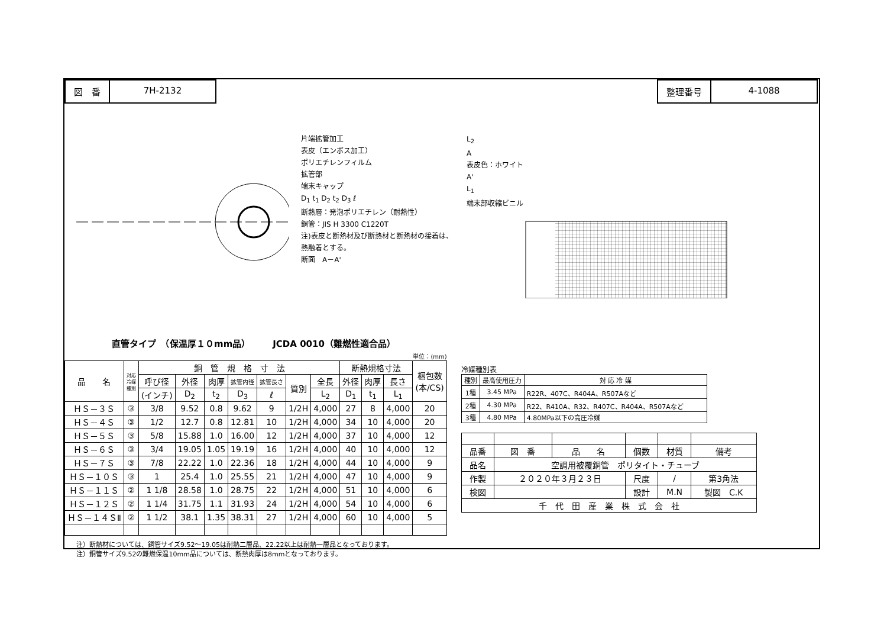図　番 7H-2132 整理番号 4-1088
片端拡管加工
表皮（エンボス加工）
ポリエチレンフィルム
拡管部
端末キャップ
D<sub>1</sub> t<sub>1</sub> D<sub>2</sub> t<sub>2</sub> D<sub>3</sub> ℓ
断熱層：発泡ポリエチレン（耐熱性）
銅管：JIS H 3300 C1220T
注)表皮と断熱材及び断熱材と断熱材の接着は、熱融着とする。
断面　A－A'
L<sub>2</sub>
A
表皮色：ホワイト
A'
L<sub>1</sub>
端末部収縮ビニル
直管タイプ　（保温厚１０mm品）　　　JCDA 0010（難燃性適合品）
単位：(mm)
| 品 名 | 対応 冷媒 種別 | 銅 管 規 格 寸 法 | | | | | | | 断熱規格寸法 | | | 梱包数 (本/CS) |
| --- | --- | --- | --- | --- | --- | --- | --- | --- | --- | --- | --- | --- |
| | | 呼び径 | 外径 | 肉厚 | 拡管内径 | 拡管長さ | 質別 | 全長 | 外径 | 肉厚 | 長さ | |
| | | (インチ) | D<sub>2</sub> | t<sub>2</sub> | D<sub>3</sub> | ℓ | | L<sub>2</sub> | D<sub>1</sub> | t<sub>1</sub> | L<sub>1</sub> | |
| ＨＳ－３Ｓ | ③ | 3/8 | 9.52 | 0.8 | 9.62 | 9 | 1/2H | 4,000 | 27 | 8 | 4,000 | 20 |
| ＨＳ－４Ｓ | ③ | 1/2 | 12.7 | 0.8 | 12.81 | 10 | 1/2H | 4,000 | 34 | 10 | 4,000 | 20 |
| ＨＳ－５Ｓ | ③ | 5/8 | 15.88 | 1.0 | 16.00 | 12 | 1/2H | 4,000 | 37 | 10 | 4,000 | 12 |
| ＨＳ－６Ｓ | ③ | 3/4 | 19.05 | 1.05 | 19.19 | 16 | 1/2H | 4,000 | 40 | 10 | 4,000 | 12 |
| ＨＳ－７Ｓ | ③ | 7/8 | 22.22 | 1.0 | 22.36 | 18 | 1/2H | 4,000 | 44 | 10 | 4,000 | 9 |
| ＨＳ－１０Ｓ | ③ | 1 | 25.4 | 1.0 | 25.55 | 21 | 1/2H | 4,000 | 47 | 10 | 4,000 | 9 |
| ＨＳ－１１Ｓ | ② | 1 1/8 | 28.58 | 1.0 | 28.75 | 22 | 1/2H | 4,000 | 51 | 10 | 4,000 | 6 |
| ＨＳ－１２Ｓ | ② | 1 1/4 | 31.75 | 1.1 | 31.93 | 24 | 1/2H | 4,000 | 54 | 10 | 4,000 | 6 |
| ＨＳ－１４ＳⅡ | ② | 1 1/2 | 38.1 | 1.35 | 38.31 | 27 | 1/2H | 4,000 | 60 | 10 | 4,000 | 5 |
注）断熱材については、銅管サイズ9.52～19.05は耐熱二層品、22.22以上は耐熱一層品となっております。
注）銅管サイズ9.52の難燃保温10mm品については、断熱肉厚は8mmとなっております。
冷媒種別表
| 種別 | 最高使用圧力 | 対 応 冷 媒 |
| --- | --- | --- |
| 1種 | 3.45 MPa | R22R、407C、R404A、R507Aなど |
| 2種 | 4.30 MPa | R22、R410A、R32、R407C、R404A、R507Aなど |
| 3種 | 4.80 MPa | 4.80MPa以下の高圧冷媒 |
| 品番 | 図 番 | 品 名 | 個数 | 材質 | 備考 |
| 品名 | 空調用被覆銅管 ポリタイト・チューブ | | | | |
| 作製 | ２０２０年３月２３日 | | 尺度 | / | 第3角法 |
| 検図 | | | 設計 | M.N | 製図 C.K |
| 千 代 田 産 業 株 式 会 社 | | | | | |